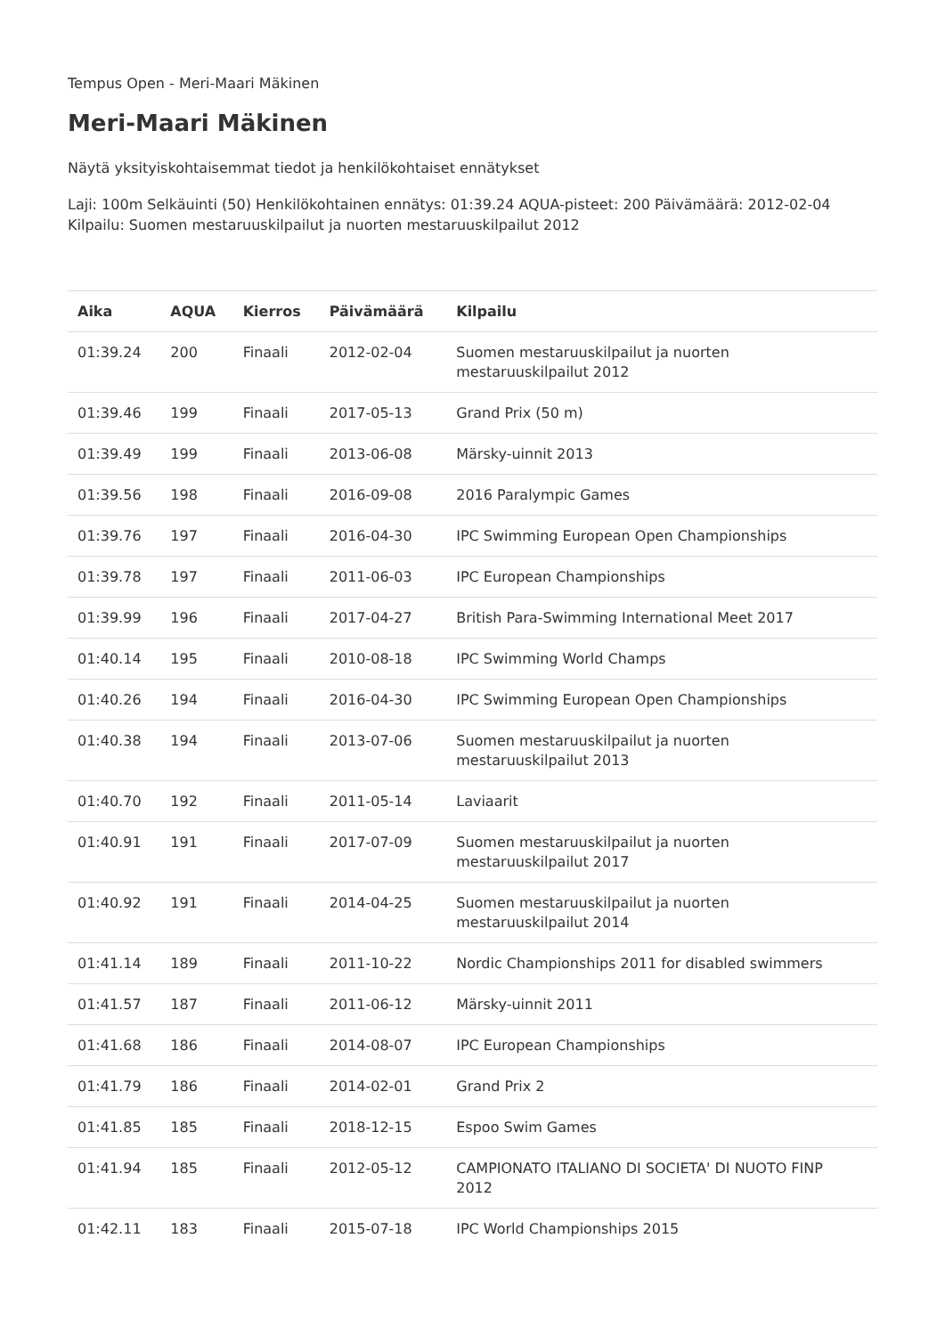Tempus Open - Meri-Maari Mäkinen
Meri-Maari Mäkinen
Näytä yksityiskohtaisemmat tiedot ja henkilökohtaiset ennätykset
Laji: 100m Selkäuinti (50) Henkilökohtainen ennätys: 01:39.24 AQUA-pisteet: 200 Päivämäärä: 2012-02-04 Kilpailu: Suomen mestaruuskilpailut ja nuorten mestaruuskilpailut 2012
| Aika | AQUA | Kierros | Päivämäärä | Kilpailu |
| --- | --- | --- | --- | --- |
| 01:39.24 | 200 | Finaali | 2012-02-04 | Suomen mestaruuskilpailut ja nuorten mestaruuskilpailut 2012 |
| 01:39.46 | 199 | Finaali | 2017-05-13 | Grand Prix (50 m) |
| 01:39.49 | 199 | Finaali | 2013-06-08 | Märsky-uinnit 2013 |
| 01:39.56 | 198 | Finaali | 2016-09-08 | 2016 Paralympic Games |
| 01:39.76 | 197 | Finaali | 2016-04-30 | IPC Swimming European Open Championships |
| 01:39.78 | 197 | Finaali | 2011-06-03 | IPC European Championships |
| 01:39.99 | 196 | Finaali | 2017-04-27 | British Para-Swimming International Meet 2017 |
| 01:40.14 | 195 | Finaali | 2010-08-18 | IPC Swimming World Champs |
| 01:40.26 | 194 | Finaali | 2016-04-30 | IPC Swimming European Open Championships |
| 01:40.38 | 194 | Finaali | 2013-07-06 | Suomen mestaruuskilpailut ja nuorten mestaruuskilpailut 2013 |
| 01:40.70 | 192 | Finaali | 2011-05-14 | Laviaarit |
| 01:40.91 | 191 | Finaali | 2017-07-09 | Suomen mestaruuskilpailut ja nuorten mestaruuskilpailut 2017 |
| 01:40.92 | 191 | Finaali | 2014-04-25 | Suomen mestaruuskilpailut ja nuorten mestaruuskilpailut 2014 |
| 01:41.14 | 189 | Finaali | 2011-10-22 | Nordic Championships 2011 for disabled swimmers |
| 01:41.57 | 187 | Finaali | 2011-06-12 | Märsky-uinnit 2011 |
| 01:41.68 | 186 | Finaali | 2014-08-07 | IPC European Championships |
| 01:41.79 | 186 | Finaali | 2014-02-01 | Grand Prix 2 |
| 01:41.85 | 185 | Finaali | 2018-12-15 | Espoo Swim Games |
| 01:41.94 | 185 | Finaali | 2012-05-12 | CAMPIONATO ITALIANO DI SOCIETA' DI NUOTO FINP 2012 |
| 01:42.11 | 183 | Finaali | 2015-07-18 | IPC World Championships 2015 |